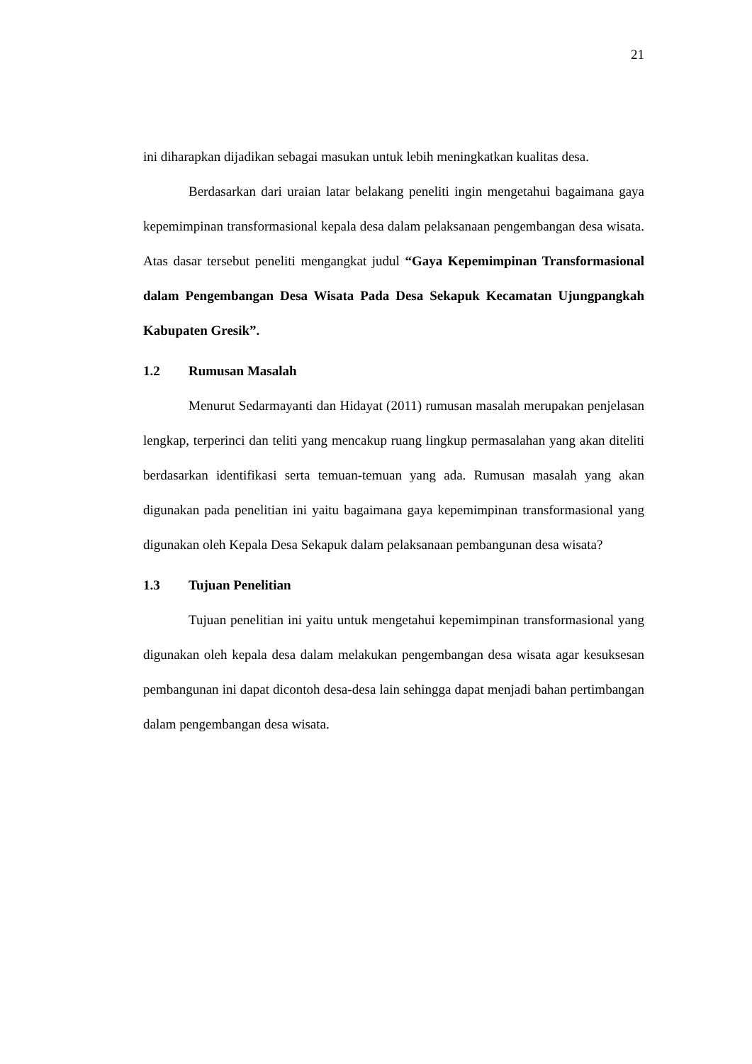21
ini diharapkan dijadikan sebagai masukan untuk lebih meningkatkan kualitas desa.
Berdasarkan dari uraian latar belakang peneliti ingin mengetahui bagaimana gaya kepemimpinan transformasional kepala desa dalam pelaksanaan pengembangan desa wisata. Atas dasar tersebut peneliti mengangkat judul “Gaya Kepemimpinan Transformasional dalam Pengembangan Desa Wisata Pada Desa Sekapuk Kecamatan Ujungpangkah Kabupaten Gresik”.
1.2 Rumusan Masalah
Menurut Sedarmayanti dan Hidayat (2011) rumusan masalah merupakan penjelasan lengkap, terperinci dan teliti yang mencakup ruang lingkup permasalahan yang akan diteliti berdasarkan identifikasi serta temuan-temuan yang ada. Rumusan masalah yang akan digunakan pada penelitian ini yaitu bagaimana gaya kepemimpinan transformasional yang digunakan oleh Kepala Desa Sekapuk dalam pelaksanaan pembangunan desa wisata?
1.3 Tujuan Penelitian
Tujuan penelitian ini yaitu untuk mengetahui kepemimpinan transformasional yang digunakan oleh kepala desa dalam melakukan pengembangan desa wisata agar kesuksesan pembangunan ini dapat dicontoh desa-desa lain sehingga dapat menjadi bahan pertimbangan dalam pengembangan desa wisata.